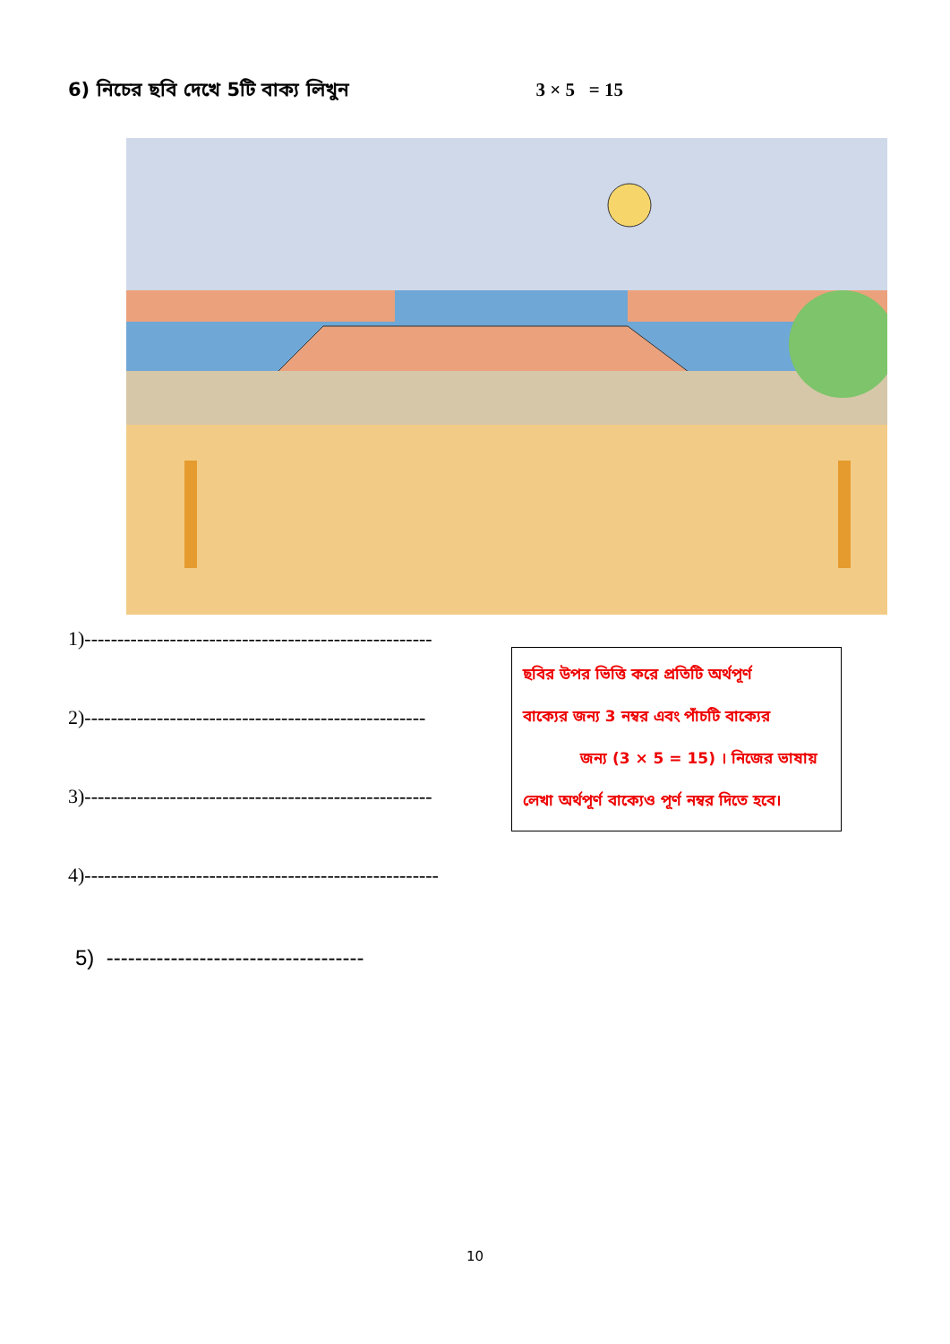6) নিচের ছবি দেখে 5টি বাক্য লিখুন 3 × 5 = 15
1)-----------------------------------------------------
2)----------------------------------------------------
3)-----------------------------------------------------
4)------------------------------------------------------
5) ------------------------------------
ছবির উপর ভিত্তি করে প্রতিটি অর্থপূর্ণ
বাক্যের জন্য 3 নম্বর এবং পাঁচটি বাক্যের
জন্য (3 × 5 = 15) । নিজের ভাষায়
লেখা অর্থপূর্ণ বাক্যেও পূর্ণ নম্বর দিতে হবে।
10